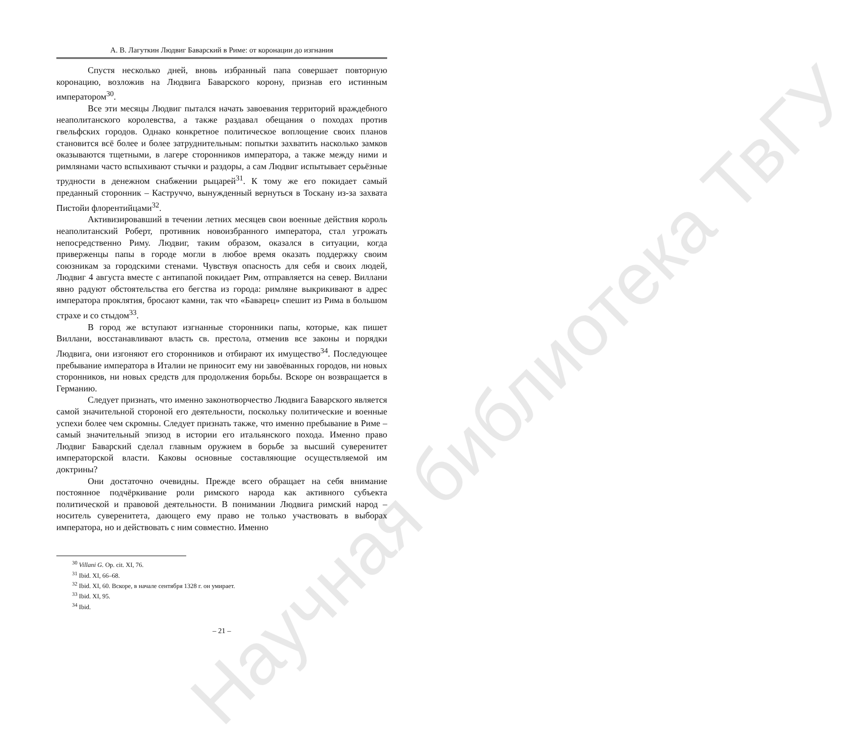Научная библиотека ТвГУ
А. В. Лагуткин Людвиг Баварский в Риме: от коронации до изгнания
Спустя несколько дней, вновь избранный папа совершает повторную коронацию, возложив на Людвига Баварского корону, признав его истинным императором<sup>30</sup>.
Все эти месяцы Людвиг пытался начать завоевания территорий враждебного неаполитанского королевства, а также раздавал обещания о походах против гвельфских городов. Однако конкретное политическое воплощение своих планов становится всё более и более затруднительным: попытки захватить насколько замков оказываются тщетными, в лагере сторонников императора, а также между ними и римлянами часто вспыхивают стычки и раздоры, а сам Людвиг испытывает серьёзные трудности в денежном снабжении рыцарей<sup>31</sup>. К тому же его покидает самый преданный сторонник – Каструччо, вынужденный вернуться в Тоскану из-за захвата Пистойи флорентийцами<sup>32</sup>.
Активизировавший в течении летних месяцев свои военные действия король неаполитанский Роберт, противник новоизбранного императора, стал угрожать непосредственно Риму. Людвиг, таким образом, оказался в ситуации, когда приверженцы папы в городе могли в любое время оказать поддержку своим союзникам за городскими стенами. Чувствуя опасность для себя и своих людей, Людвиг 4 августа вместе с антипапой покидает Рим, отправляется на север. Виллани явно радуют обстоятельства его бегства из города: римляне выкрикивают в адрес императора проклятия, бросают камни, так что «Баварец» спешит из Рима в большом страхе и со стыдом<sup>33</sup>.
В город же вступают изгнанные сторонники папы, которые, как пишет Виллани, восстанавливают власть св. престола, отменив все законы и порядки Людвига, они изгоняют его сторонников и отбирают их имущество<sup>34</sup>. Последующее пребывание императора в Италии не приносит ему ни завоёванных городов, ни новых сторонников, ни новых средств для продолжения борьбы. Вскоре он возвращается в Германию.
Следует признать, что именно законотворчество Людвига Баварского является самой значительной стороной его деятельности, поскольку политические и военные успехи более чем скромны. Следует признать также, что именно пребывание в Риме – самый значительный эпизод в истории его итальянского похода. Именно право Людвиг Баварский сделал главным оружием в борьбе за высший суверенитет императорской власти. Каковы основные составляющие осуществляемой им доктрины?
Они достаточно очевидны. Прежде всего обращает на себя внимание постоянное подчёркивание роли римского народа как активного субъекта политической и правовой деятельности. В понимании Людвига римский народ – носитель суверенитета, дающего ему право не только участвовать в выборах императора, но и действовать с ним совместно. Именно
<sup>30</sup> Villani G. Op. cit. XI, 76.
<sup>31</sup> Ibid. XI, 66–68.
<sup>32</sup> Ibid. XI, 60. Вскоре, в начале сентября 1328 г. он умирает.
<sup>33</sup> Ibid. XI, 95.
<sup>34</sup> Ibid.
– 21 –